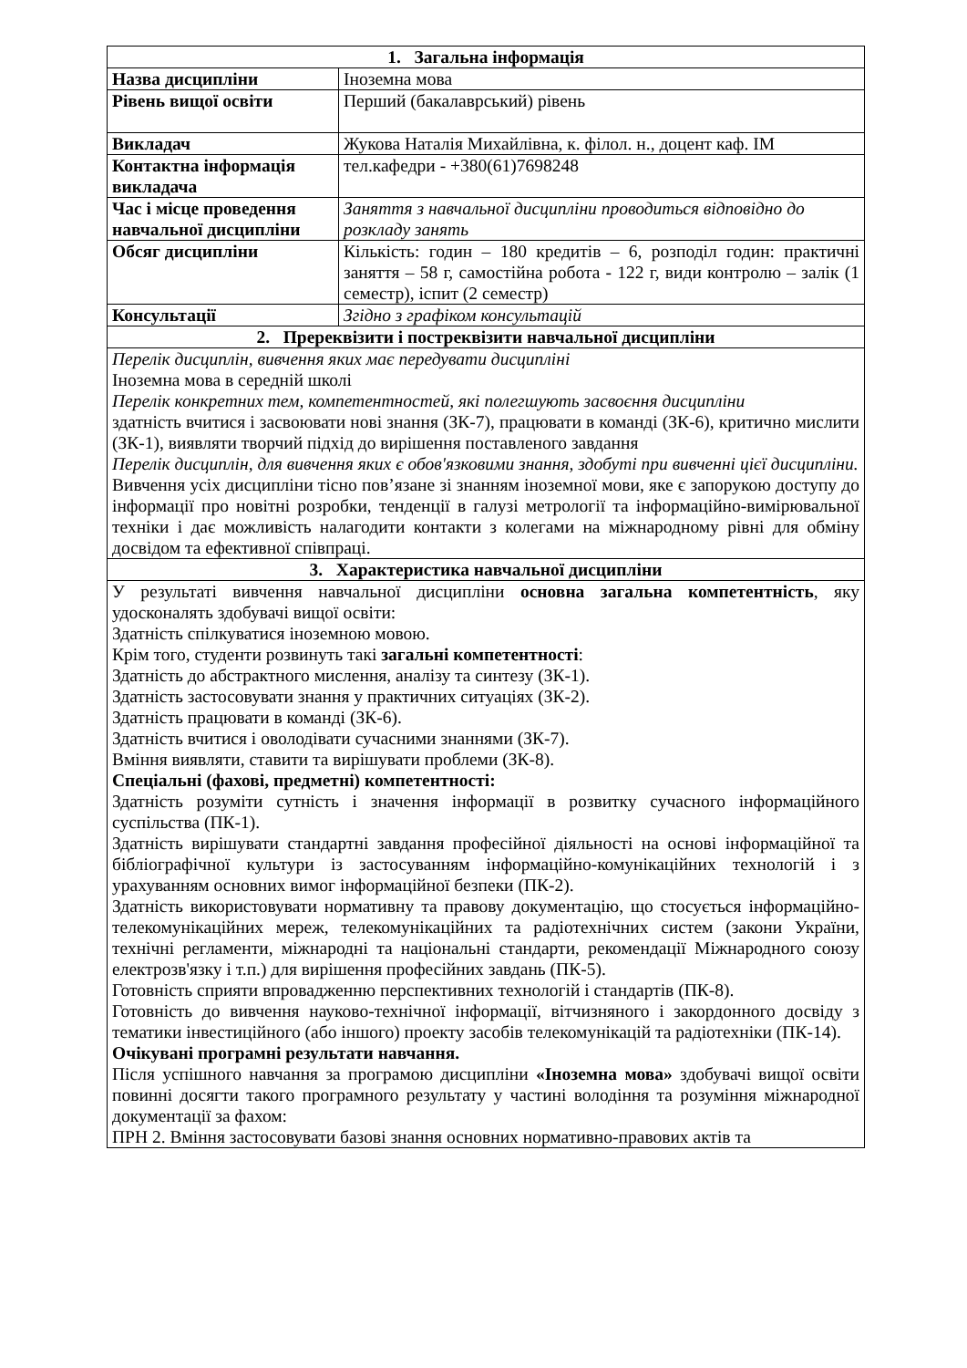| 1. Загальна інформація | |
| Назва дисципліни | Іноземна мова |
| Рівень вищої освіти | Перший (бакалаврський) рівень |
| Викладач | Жукова Наталія Михайлівна, к. філол. н., доцент каф. ІМ |
| Контактна інформація викладача | тел.кафедри - +380(61)7698248 |
| Час і місце проведення навчальної дисципліни | Заняття з навчальної дисципліни проводиться відповідно до розкладу занять |
| Обсяг дисципліни | Кількість: годин – 180 кредитів – 6, розподіл годин: практичні заняття – 58 г, самостійна робота - 122 г, види контролю – залік (1 семестр), іспит (2 семестр) |
| Консультації | Згідно з графіком консультацій |
| 2. Пререквізити і постреквізити навчальної дисципліни | |
| Перелік дисциплін, вивчення яких має передувати дисципліні Іноземна мова в середній школі Перелік конкретних тем, компетентностей, які полегшують засвоєння дисципліни здатність вчитися і засвоювати нові знання (ЗК-7), працювати в команді (ЗК-6), критично мислити (ЗК-1), виявляти творчий підхід до вирішення поставленого завдання Перелік дисциплін, для вивчення яких є обов'язковими знання, здобуті при вивченні цієї дисципліни. Вивчення усіх дисципліни тісно пов’язане зі знанням іноземної мови, яке є запорукою доступу до інформації про новітні розробки, тенденції в галузі метрології та інформаційно-вимірювальної техніки і дає можливість налагодити контакти з колегами на міжнародному рівні для обміну досвідом та ефективної співпраці. | |
| 3. Характеристика навчальної дисципліни | |
| У результаті вивчення навчальної дисципліни основна загальна компетентність , яку удосконалять здобувачі вищої освіти: Здатність спілкуватися іноземною мовою. Крім того, студенти розвинуть такі загальні компетентності : Здатність до абстрактного мислення, аналізу та синтезу (ЗК-1). Здатність застосовувати знання у практичних ситуаціях (ЗК-2). Здатність працювати в команді (ЗК-6). Здатність вчитися і оволодівати сучасними знаннями (ЗК-7). Вміння виявляти, ставити та вирішувати проблеми (ЗК-8). Спеціальні (фахові, предметні) компетентності: Здатність розуміти сутність і значення інформації в розвитку сучасного інформаційного суспільства (ПК-1). Здатність вирішувати стандартні завдання професійної діяльності на основі інформаційної та бібліографічної культури із застосуванням інформаційно-комунікаційних технологій і з урахуванням основних вимог інформаційної безпеки (ПК-2). Здатність використовувати нормативну та правову документацію, що стосується інформаційно- телекомунікаційних мереж, телекомунікаційних та радіотехнічних систем (закони України, технічні регламенти, міжнародні та національні стандарти, рекомендації Міжнародного союзу електрозв'язку і т.п.) для вирішення професійних завдань (ПК-5). Готовність сприяти впровадженню перспективних технологій і стандартів (ПК-8). Готовність до вивчення науково-технічної інформації, вітчизняного і закордонного досвіду з тематики інвестиційного (або іншого) проекту засобів телекомунікацій та радіотехніки (ПК-14). Очікувані програмні результати навчання. Після успішного навчання за програмою дисципліни «Іноземна мова» здобувачі вищої освіти повинні досягти такого програмного результату у частині володіння та розуміння міжнародної документації за фахом: ПРН 2. Вміння застосовувати базові знання основних нормативно-правових актів та | |